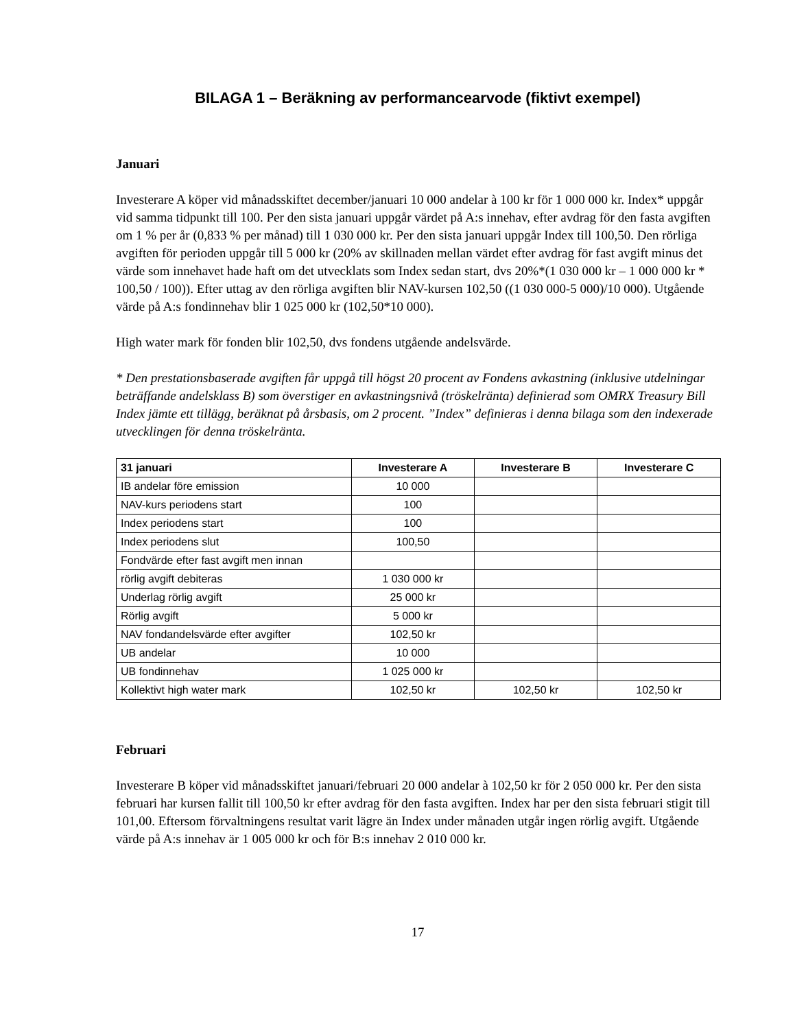BILAGA 1 – Beräkning av performancearvode (fiktivt exempel)
Januari
Investerare A köper vid månadsskiftet december/januari 10 000 andelar à 100 kr för 1 000 000 kr. Index* uppgår vid samma tidpunkt till 100. Per den sista januari uppgår värdet på A:s innehav, efter avdrag för den fasta avgiften om 1 % per år (0,833 % per månad) till 1 030 000 kr. Per den sista januari uppgår Index till 100,50. Den rörliga avgiften för perioden uppgår till 5 000 kr (20% av skillnaden mellan värdet efter avdrag för fast avgift minus det värde som innehavet hade haft om det utvecklats som Index sedan start, dvs 20%*(1 030 000 kr – 1 000 000 kr * 100,50 / 100)). Efter uttag av den rörliga avgiften blir NAV-kursen 102,50 ((1 030 000-5 000)/10 000). Utgående värde på A:s fondinnehav blir 1 025 000 kr (102,50*10 000).
High water mark för fonden blir 102,50, dvs fondens utgående andelsvärde.
* Den prestationsbaserade avgiften får uppgå till högst 20 procent av Fondens avkastning (inklusive utdelningar beträffande andelsklass B) som överstiger en avkastningsnivå (tröskelränta) definierad som OMRX Treasury Bill Index jämte ett tillägg, beräknat på årsbasis, om 2 procent. ”Index” definieras i denna bilaga som den indexerade utvecklingen för denna tröskelränta.
| 31 januari | Investerare A | Investerare B | Investerare C |
| --- | --- | --- | --- |
| IB andelar före emission | 10 000 | | |
| NAV-kurs periodens start | 100 | | |
| Index periodens start | 100 | | |
| Index periodens slut | 100,50 | | |
| Fondvärde efter fast avgift men innan | | | |
| rörlig avgift debiteras | 1 030 000 kr | | |
| Underlag rörlig avgift | 25 000 kr | | |
| Rörlig avgift | 5 000 kr | | |
| NAV fondandelsvärde efter avgifter | 102,50 kr | | |
| UB andelar | 10 000 | | |
| UB fondinnehav | 1 025 000 kr | | |
| Kollektivt high water mark | 102,50 kr | 102,50 kr | 102,50 kr |
Februari
Investerare B köper vid månadsskiftet januari/februari 20 000 andelar à 102,50 kr för 2 050 000 kr. Per den sista februari har kursen fallit till 100,50 kr efter avdrag för den fasta avgiften. Index har per den sista februari stigit till 101,00. Eftersom förvaltningens resultat varit lägre än Index under månaden utgår ingen rörlig avgift. Utgående värde på A:s innehav är 1 005 000 kr och för B:s innehav 2 010 000 kr.
17